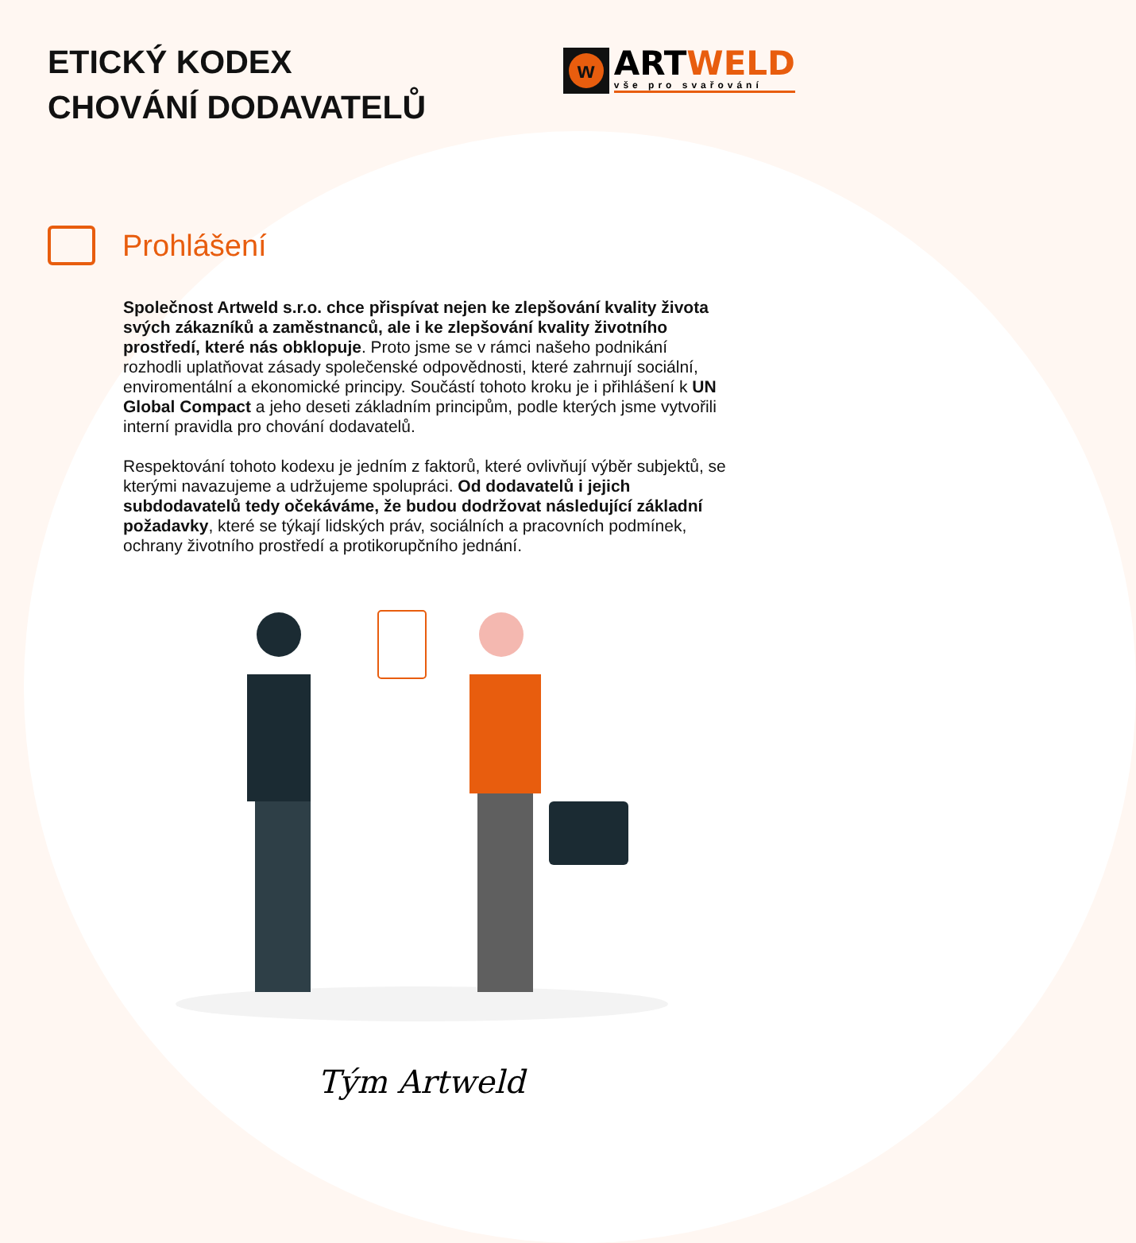ETICKÝ KODEX
CHOVÁNÍ DODAVATELŮ
w
ART WELD
vše pro svařování
Prohlášení
Společnost Artweld s.r.o. chce přispívat nejen ke zlepšování kvality života svých zákazníků a zaměstnanců, ale i ke zlepšování kvality životního prostředí, které nás obklopuje. Proto jsme se v rámci našeho podnikání rozhodli uplatňovat zásady společenské odpovědnosti, které zahrnují sociální, enviromentální a ekonomické principy. Součástí tohoto kroku je i přihlášení k UN Global Compact a jeho deseti základním principům, podle kterých jsme vytvořili interní pravidla pro chování dodavatelů.
Respektování tohoto kodexu je jedním z faktorů, které ovlivňují výběr subjektů, se kterými navazujeme a udržujeme spolupráci. Od dodavatelů i jejich subdodavatelů tedy očekáváme, že budou dodržovat následující základní požadavky, které se týkají lidských práv, sociálních a pracovních podmínek, ochrany životního prostředí a protikorupčního jednání.
Tým Artweld